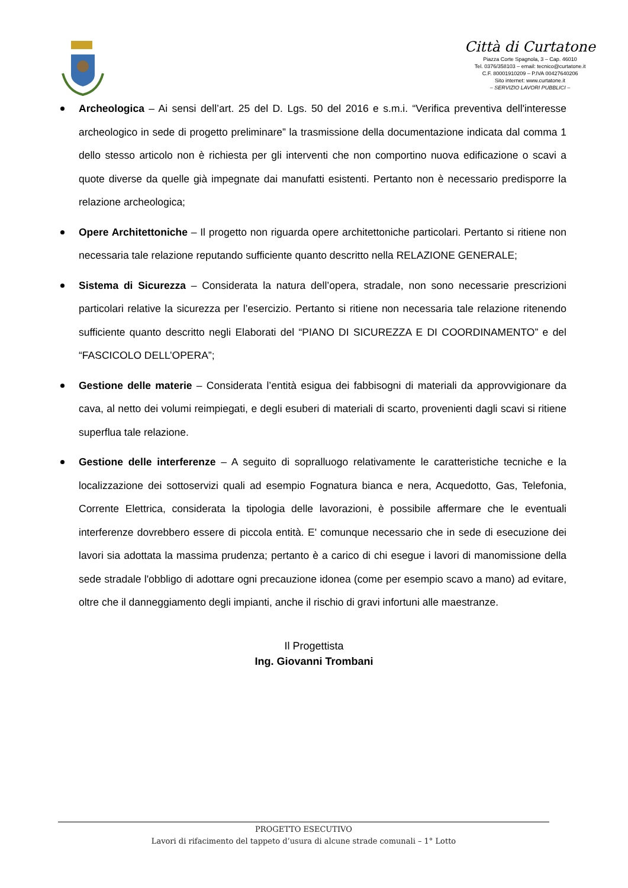Città di Curtatone
Piazza Corte Spagnola, 3 – Cap. 46010
Tel. 0376/358103 – email: tecnico@curtatone.it
C.F. 80001910209 – P.IVA 00427640206
Sito internet: www.curtatone.it
– SERVIZIO LAVORI PUBBLICI –
Archeologica – Ai sensi dell’art. 25 del D. Lgs. 50 del 2016 e s.m.i. “Verifica preventiva dell'interesse archeologico in sede di progetto preliminare” la trasmissione della documentazione indicata dal comma 1 dello stesso articolo non è richiesta per gli interventi che non comportino nuova edificazione o scavi a quote diverse da quelle già impegnate dai manufatti esistenti. Pertanto non è necessario predisporre la relazione archeologica;
Opere Architettoniche – Il progetto non riguarda opere architettoniche particolari. Pertanto si ritiene non necessaria tale relazione reputando sufficiente quanto descritto nella RELAZIONE GENERALE;
Sistema di Sicurezza – Considerata la natura dell’opera, stradale, non sono necessarie prescrizioni particolari relative la sicurezza per l’esercizio. Pertanto si ritiene non necessaria tale relazione ritenendo sufficiente quanto descritto negli Elaborati del “PIANO DI SICUREZZA E DI COORDINAMENTO” e del “FASCICOLO DELL’OPERA”;
Gestione delle materie – Considerata l’entità esigua dei fabbisogni di materiali da approvvigionare da cava, al netto dei volumi reimpiegati, e degli esuberi di materiali di scarto, provenienti dagli scavi si ritiene superflua tale relazione.
Gestione delle interferenze – A seguito di sopralluogo relativamente le caratteristiche tecniche e la localizzazione dei sottoservizi quali ad esempio Fognatura bianca e nera, Acquedotto, Gas, Telefonia, Corrente Elettrica, considerata la tipologia delle lavorazioni, è possibile affermare che le eventuali interferenze dovrebbero essere di piccola entità. E' comunque necessario che in sede di esecuzione dei lavori sia adottata la massima prudenza; pertanto è a carico di chi esegue i lavori di manomissione della sede stradale l'obbligo di adottare ogni precauzione idonea (come per esempio scavo a mano) ad evitare, oltre che il danneggiamento degli impianti, anche il rischio di gravi infortuni alle maestranze.
Il Progettista
Ing. Giovanni Trombani
PROGETTO ESECUTIVO
Lavori di rifacimento del tappeto d’usura di alcune strade comunali – 1° Lotto